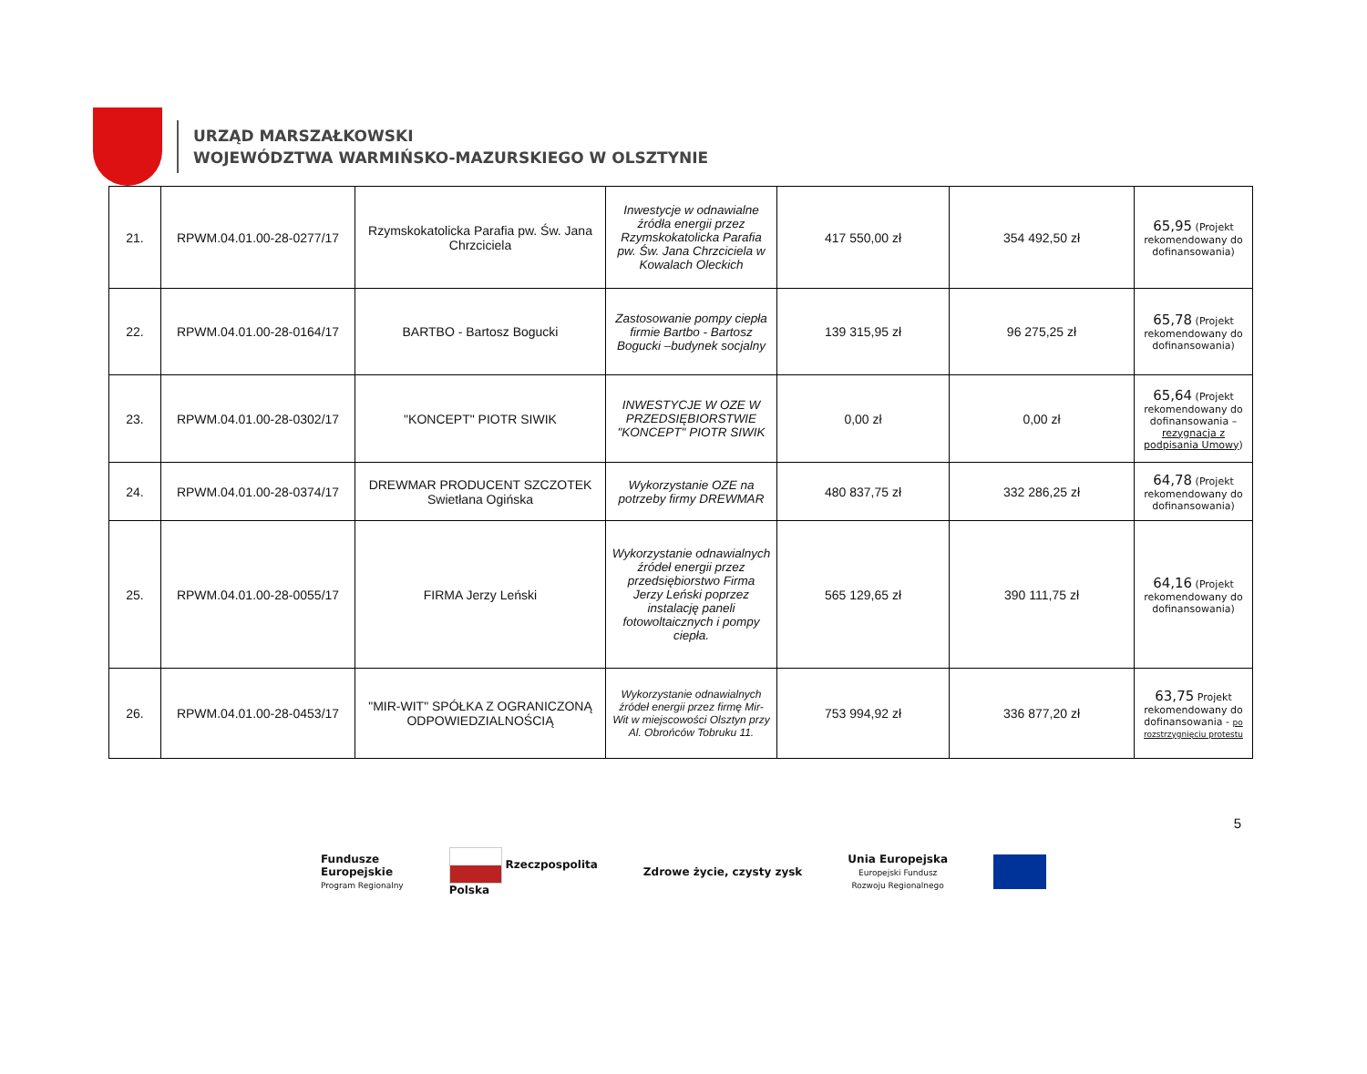URZĄD MARSZAŁKOWSKI
WOJEWÓDZTWA WARMIŃSKO-MAZURSKIEGO W OLSZTYNIE
| 21. | RPWM.04.01.00-28-0277/17 | Rzymskokatolicka Parafia pw. Św. Jana Chrzciciela | Inwestycje w odnawialne źródła energii przez Rzymskokatolicka Parafia pw. Św. Jana Chrzciciela w Kowalach Oleckich | 417 550,00 zł | 354 492,50 zł | 65,95 (Projekt rekomendowany do dofinansowania) |
| 22. | RPWM.04.01.00-28-0164/17 | BARTBO - Bartosz Bogucki | Zastosowanie pompy ciepła firmie Bartbo - Bartosz Bogucki –budynek socjalny | 139 315,95 zł | 96 275,25 zł | 65,78 (Projekt rekomendowany do dofinansowania) |
| 23. | RPWM.04.01.00-28-0302/17 | "KONCEPT" PIOTR SIWIK | INWESTYCJE W OZE W PRZEDSIĘBIORSTWIE "KONCEPT" PIOTR SIWIK | 0,00 zł | 0,00 zł | 65,64 (Projekt rekomendowany do dofinansowania – rezygnacja z podpisania Umowy ) |
| 24. | RPWM.04.01.00-28-0374/17 | DREWMAR PRODUCENT SZCZOTEK Swietłana Ogińska | Wykorzystanie OZE na potrzeby firmy DREWMAR | 480 837,75 zł | 332 286,25 zł | 64,78 (Projekt rekomendowany do dofinansowania) |
| 25. | RPWM.04.01.00-28-0055/17 | FIRMA Jerzy Leński | Wykorzystanie odnawialnych źródeł energii przez przedsiębiorstwo Firma Jerzy Leński poprzez instalację paneli fotowoltaicznych i pompy ciepła. | 565 129,65 zł | 390 111,75 zł | 64,16 (Projekt rekomendowany do dofinansowania) |
| 26. | RPWM.04.01.00-28-0453/17 | "MIR-WIT" SPÓŁKA Z OGRANICZONĄ ODPOWIEDZIALNOŚCIĄ | Wykorzystanie odnawialnych źródeł energii przez firmę Mir-Wit w miejscowości Olsztyn przy Al. Obrońców Tobruku 11. | 753 994,92 zł | 336 877,20 zł | 63,75 Projekt rekomendowany do dofinansowania - po rozstrzygnięciu protestu |
5
Fundusze
Europejskie
Program Regionalny
Rzeczpospolita
Polska
Zdrowe życie, czysty zysk
Unia Europejska
Europejski Fundusz
Rozwoju Regionalnego